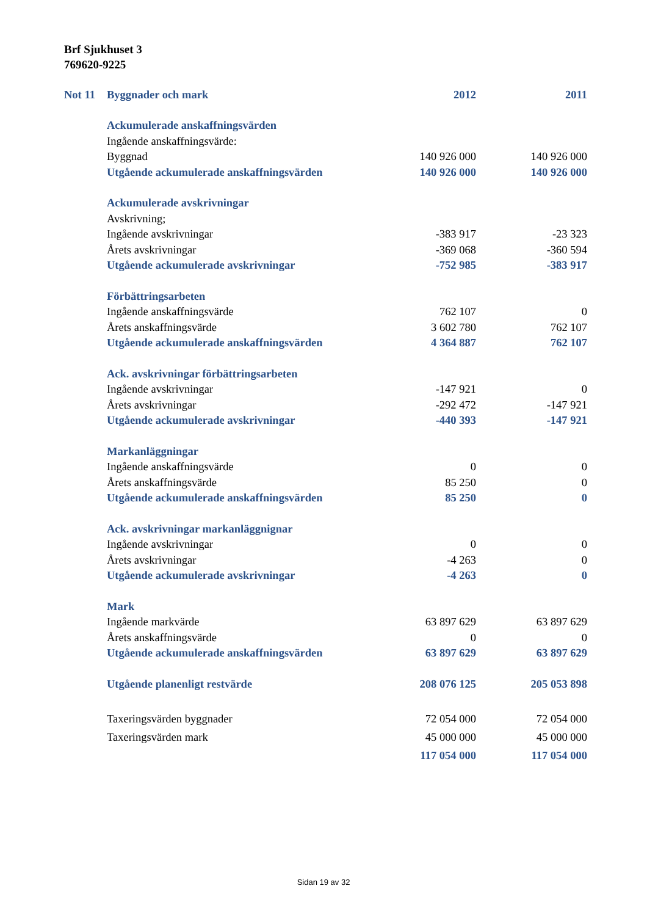Brf Sjukhuset 3
769620-9225
| Not 11 | Byggnader och mark | 2012 | 2011 |
| | Ackumulerade anskaffningsvärden | | |
| | Ingående anskaffningsvärde: | | |
| | Byggnad | 140 926 000 | 140 926 000 |
| | Utgående ackumulerade anskaffningsvärden | 140 926 000 | 140 926 000 |
| | Ackumulerade avskrivningar | | |
| | Avskrivning; | | |
| | Ingående avskrivningar | -383 917 | -23 323 |
| | Årets avskrivningar | -369 068 | -360 594 |
| | Utgående ackumulerade avskrivningar | -752 985 | -383 917 |
| | Förbättringsarbeten | | |
| | Ingående anskaffningsvärde | 762 107 | 0 |
| | Årets anskaffningsvärde | 3 602 780 | 762 107 |
| | Utgående ackumulerade anskaffningsvärden | 4 364 887 | 762 107 |
| | Ack. avskrivningar förbättringsarbeten | | |
| | Ingående avskrivningar | -147 921 | 0 |
| | Årets avskrivningar | -292 472 | -147 921 |
| | Utgående ackumulerade avskrivningar | -440 393 | -147 921 |
| | Markanläggningar | | |
| | Ingående anskaffningsvärde | 0 | 0 |
| | Årets anskaffningsvärde | 85 250 | 0 |
| | Utgående ackumulerade anskaffningsvärden | 85 250 | 0 |
| | Ack. avskrivningar markanläggnignar | | |
| | Ingående avskrivningar | 0 | 0 |
| | Årets avskrivningar | -4 263 | 0 |
| | Utgående ackumulerade avskrivningar | -4 263 | 0 |
| | Mark | | |
| | Ingående markvärde | 63 897 629 | 63 897 629 |
| | Årets anskaffningsvärde | 0 | 0 |
| | Utgående ackumulerade anskaffningsvärden | 63 897 629 | 63 897 629 |
| | Utgående planenligt restvärde | 208 076 125 | 205 053 898 |
| | Taxeringsvärden byggnader | 72 054 000 | 72 054 000 |
| | Taxeringsvärden mark | 45 000 000 | 45 000 000 |
| | | 117 054 000 | 117 054 000 |
Sidan 19 av 32